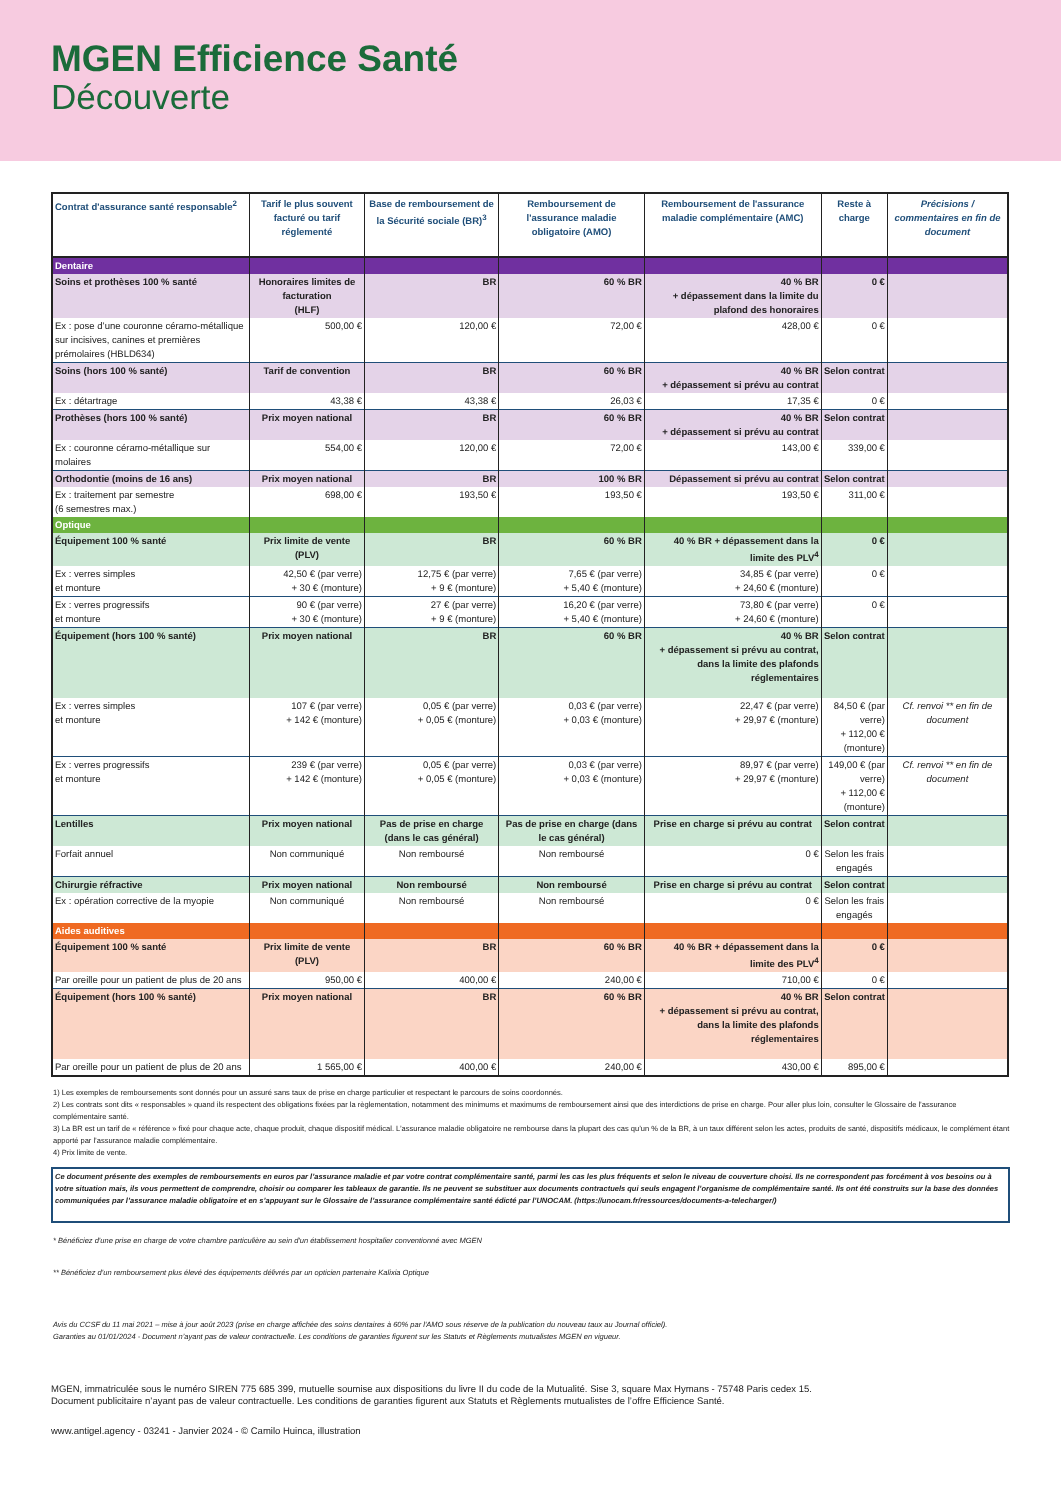MGEN Efficience Santé
Découverte
| Contrat d'assurance santé responsable<sup>2</sup> | Tarif le plus souvent facturé ou tarif réglementé | Base de remboursement de la Sécurité sociale (BR)<sup>3</sup> | Remboursement de l'assurance maladie obligatoire (AMO) | Remboursement de l'assurance maladie complémentaire (AMC) | Reste à charge | Précisions / commentaires en fin de document |
| --- | --- | --- | --- | --- | --- | --- |
| Dentaire | | | | | | |
| Soins et prothèses 100 % santé | Honoraires limites de facturation (HLF) | BR | 60 % BR | 40 % BR + dépassement dans la limite du plafond des honoraires | 0 € | |
| Ex : pose d’une couronne céramo-métallique sur incisives, canines et premières prémolaires (HBLD634) | 500,00 € | 120,00 € | 72,00 € | 428,00 € | 0 € | |
| Soins (hors 100 % santé) | Tarif de convention | BR | 60 % BR | 40 % BR + dépassement si prévu au contrat | Selon contrat | |
| Ex : détartrage | 43,38 € | 43,38 € | 26,03 € | 17,35 € | 0 € | |
| Prothèses (hors 100 % santé) | Prix moyen national | BR | 60 % BR | 40 % BR + dépassement si prévu au contrat | Selon contrat | |
| Ex : couronne céramo-métallique sur molaires | 554,00 € | 120,00 € | 72,00 € | 143,00 € | 339,00 € | |
| Orthodontie (moins de 16 ans) | Prix moyen national | BR | 100 % BR | Dépassement si prévu au contrat | Selon contrat | |
| Ex : traitement par semestre (6 semestres max.) | 698,00 € | 193,50 € | 193,50 € | 193,50 € | 311,00 € | |
| Optique | | | | | | |
| Équipement 100 % santé | Prix limite de vente (PLV) | BR | 60 % BR | 40 % BR + dépassement dans la limite des PLV<sup>4</sup> | 0 € | |
| Ex : verres simples et monture | 42,50 € (par verre) + 30 € (monture) | 12,75 € (par verre) + 9 € (monture) | 7,65 € (par verre) + 5,40 € (monture) | 34,85 € (par verre) + 24,60 € (monture) | 0 € | |
| Ex : verres progressifs et monture | 90 € (par verre) + 30 € (monture) | 27 € (par verre) + 9 € (monture) | 16,20 € (par verre) + 5,40 € (monture) | 73,80 € (par verre) + 24,60 € (monture) | 0 € | |
| Équipement (hors 100 % santé) | Prix moyen national | BR | 60 % BR | 40 % BR + dépassement si prévu au contrat, dans la limite des plafonds réglementaires | Selon contrat | |
| Ex : verres simples et monture | 107 € (par verre) + 142 € (monture) | 0,05 € (par verre) + 0,05 € (monture) | 0,03 € (par verre) + 0,03 € (monture) | 22,47 € (par verre) + 29,97 € (monture) | 84,50 € (par verre) + 112,00 € (monture) | Cf. renvoi ** en fin de document |
| Ex : verres progressifs et monture | 239 € (par verre) + 142 € (monture) | 0,05 € (par verre) + 0,05 € (monture) | 0,03 € (par verre) + 0,03 € (monture) | 89,97 € (par verre) + 29,97 € (monture) | 149,00 € (par verre) + 112,00 € (monture) | Cf. renvoi ** en fin de document |
| Lentilles | Prix moyen national | Pas de prise en charge (dans le cas général) | Pas de prise en charge (dans le cas général) | Prise en charge si prévu au contrat | Selon contrat | |
| Forfait annuel | Non communiqué | Non remboursé | Non remboursé | 0 € | Selon les frais engagés | |
| Chirurgie réfractive | Prix moyen national | Non remboursé | Non remboursé | Prise en charge si prévu au contrat | Selon contrat | |
| Ex : opération corrective de la myopie | Non communiqué | Non remboursé | Non remboursé | 0 € | Selon les frais engagés | |
| Aides auditives | | | | | | |
| Équipement 100 % santé | Prix limite de vente (PLV) | BR | 60 % BR | 40 % BR + dépassement dans la limite des PLV<sup>4</sup> | 0 € | |
| Par oreille pour un patient de plus de 20 ans | 950,00 € | 400,00 € | 240,00 € | 710,00 € | 0 € | |
| Équipement (hors 100 % santé) | Prix moyen national | BR | 60 % BR | 40 % BR + dépassement si prévu au contrat, dans la limite des plafonds réglementaires | Selon contrat | |
| Par oreille pour un patient de plus de 20 ans | 1 565,00 € | 400,00 € | 240,00 € | 430,00 € | 895,00 € | |
1) Les exemples de remboursements sont donnés pour un assuré sans taux de prise en charge particulier et respectant le parcours de soins coordonnés.
2) Les contrats sont dits « responsables » quand ils respectent des obligations fixées par la règlementation, notamment des minimums et maximums de remboursement ainsi que des interdictions de prise en charge. Pour aller plus loin, consulter le Glossaire de l’assurance complémentaire santé.
3) La BR est un tarif de « référence » fixé pour chaque acte, chaque produit, chaque dispositif médical. L’assurance maladie obligatoire ne rembourse dans la plupart des cas qu’un % de la BR, à un taux différent selon les actes, produits de santé, dispositifs médicaux, le complément étant apporté par l’assurance maladie complémentaire.
4) Prix limite de vente.
Ce document présente des exemples de remboursements en euros par l’assurance maladie et par votre contrat complémentaire santé, parmi les cas les plus fréquents et selon le niveau de couverture choisi. Ils ne correspondent pas forcément à vos besoins ou à votre situation mais, ils vous permettent de comprendre, choisir ou comparer les tableaux de garantie. Ils ne peuvent se substituer aux documents contractuels qui seuls engagent l’organisme de complémentaire santé. Ils ont été construits sur la base des données communiquées par l’assurance maladie obligatoire et en s’appuyant sur le Glossaire de l’assurance complémentaire santé édicté par l’UNOCAM. (https://unocam.fr/ressources/documents-a-telecharger/)
* Bénéficiez d'une prise en charge de votre chambre particulière au sein d'un établissement hospitalier conventionné avec MGEN
** Bénéficiez d'un remboursement plus élevé des équipements délivrés par un opticien partenaire Kalixia Optique
Avis du CCSF du 11 mai 2021 – mise à jour août 2023 (prise en charge affichée des soins dentaires à 60% par l'AMO sous réserve de la publication du nouveau taux au Journal officiel).
Garanties au 01/01/2024 - Document n’ayant pas de valeur contractuelle. Les conditions de garanties figurent sur les Statuts et Règlements mutualistes MGEN en vigueur.
MGEN, immatriculée sous le numéro SIREN 775 685 399, mutuelle soumise aux dispositions du livre II du code de la Mutualité. Sise 3, square Max Hymans - 75748 Paris cedex 15.
Document publicitaire n’ayant pas de valeur contractuelle. Les conditions de garanties figurent aux Statuts et Règlements mutualistes de l’offre Efficience Santé.
www.antigel.agency - 03241 - Janvier 2024 - © Camilo Huinca, illustration